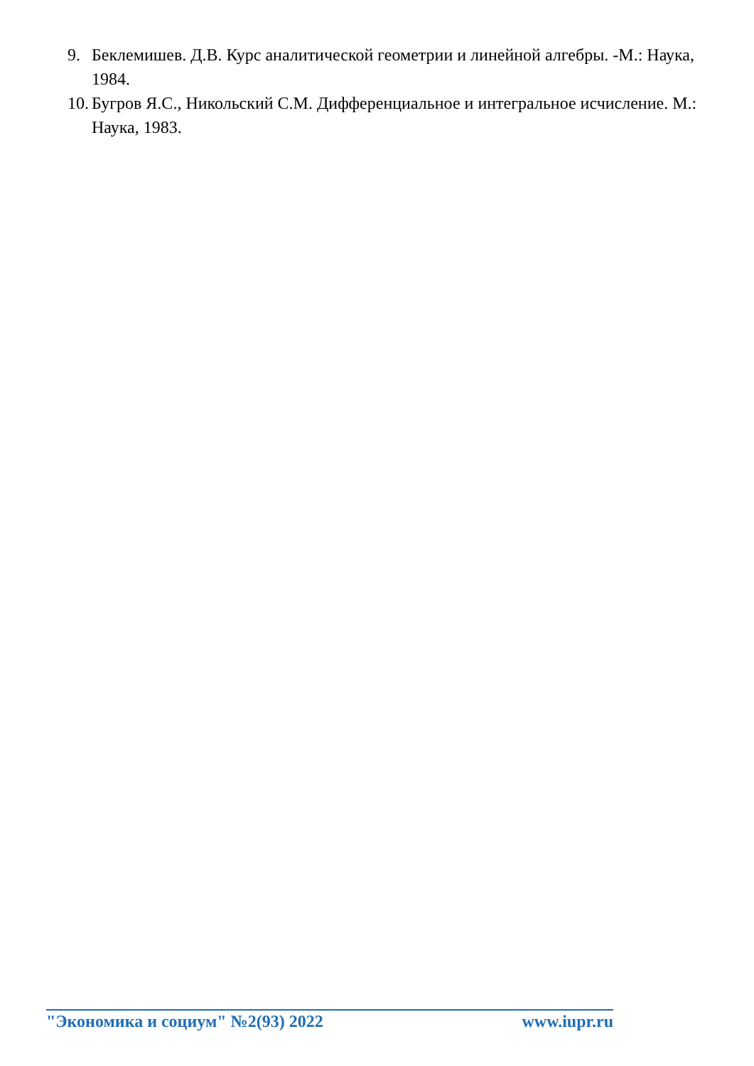9. Беклемишев. Д.В. Курс аналитической геометрии и линейной алгебры. -М.: Наука, 1984.
10. Бугров Я.С., Никольский С.М. Дифференциальное и интегральное исчисление. М.: Наука, 1983.
"Экономика и социум" №2(93) 2022 www.iupr.ru